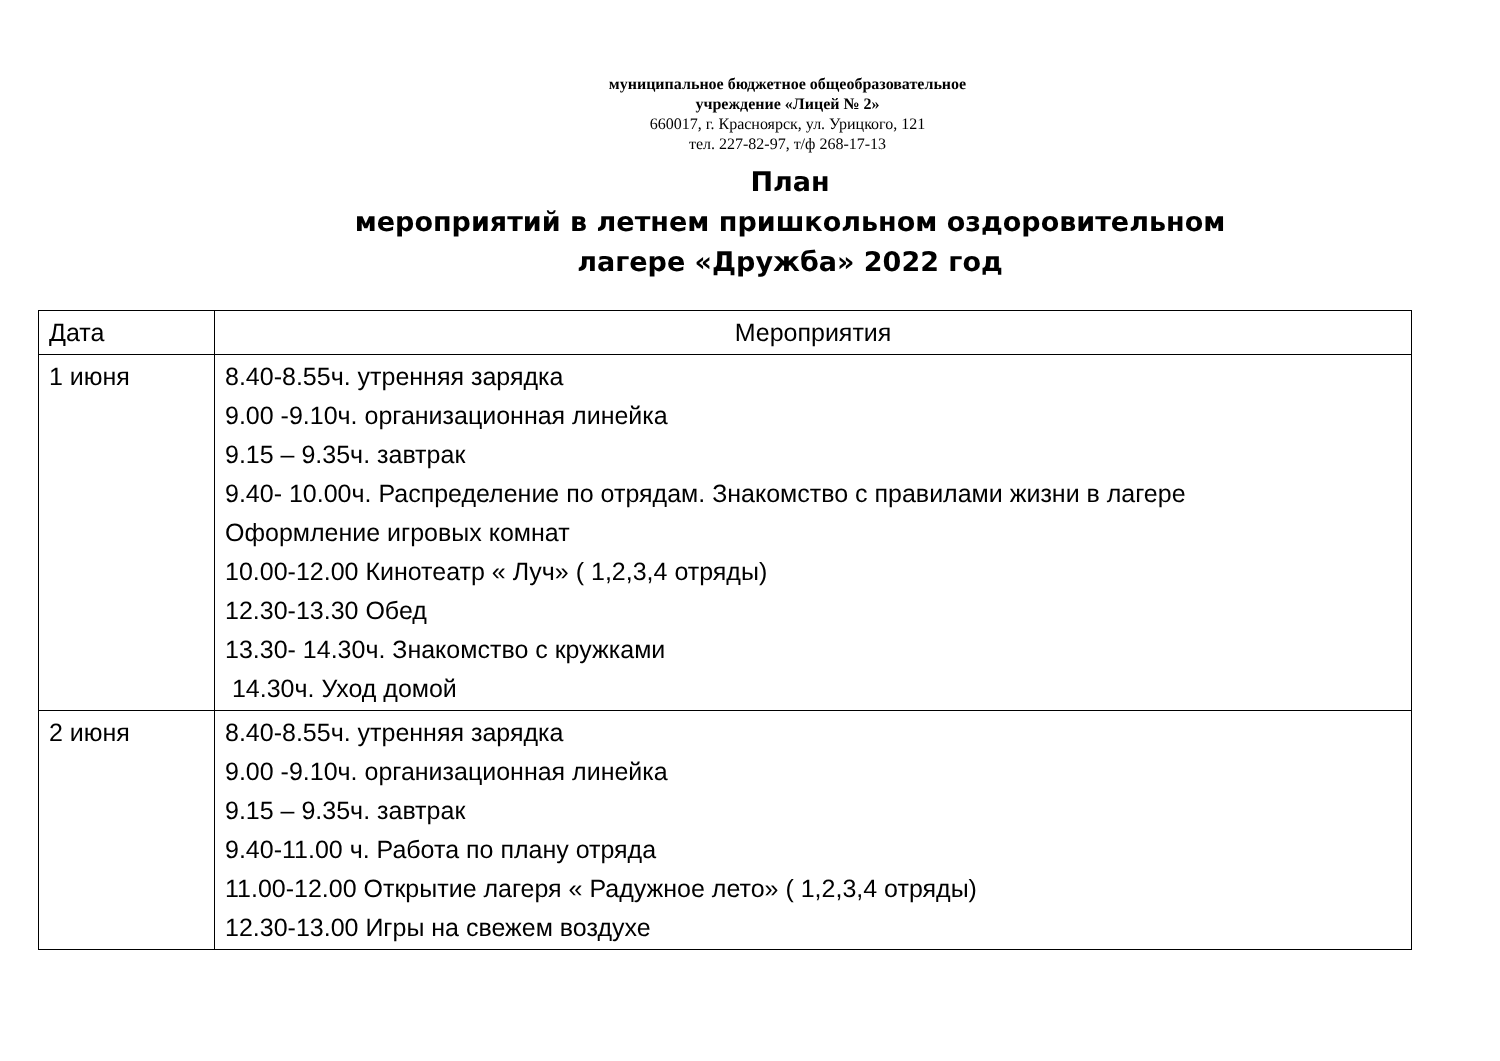муниципальное бюджетное общеобразовательное
учреждение «Лицей № 2»
660017, г. Красноярск, ул. Урицкого, 121
тел. 227-82-97, т/ф 268-17-13
План
мероприятий в летнем пришкольном оздоровительном
лагере «Дружба» 2022 год
| Дата | Мероприятия |
| --- | --- |
| 1 июня | 8.40-8.55ч. утренняя зарядка 9.00 -9.10ч. организационная линейка 9.15 – 9.35ч. завтрак 9.40- 10.00ч. Распределение по отрядам. Знакомство с правилами жизни в лагере Оформление игровых комнат 10.00-12.00 Кинотеатр « Луч» ( 1,2,3,4 отряды) 12.30-13.30 Обед 13.30- 14.30ч. Знакомство с кружками 14.30ч. Уход домой |
| 2 июня | 8.40-8.55ч. утренняя зарядка 9.00 -9.10ч. организационная линейка 9.15 – 9.35ч. завтрак 9.40-11.00 ч. Работа по плану отряда 11.00-12.00 Открытие лагеря « Радужное лето» ( 1,2,3,4 отряды) 12.30-13.00 Игры на свежем воздухе |